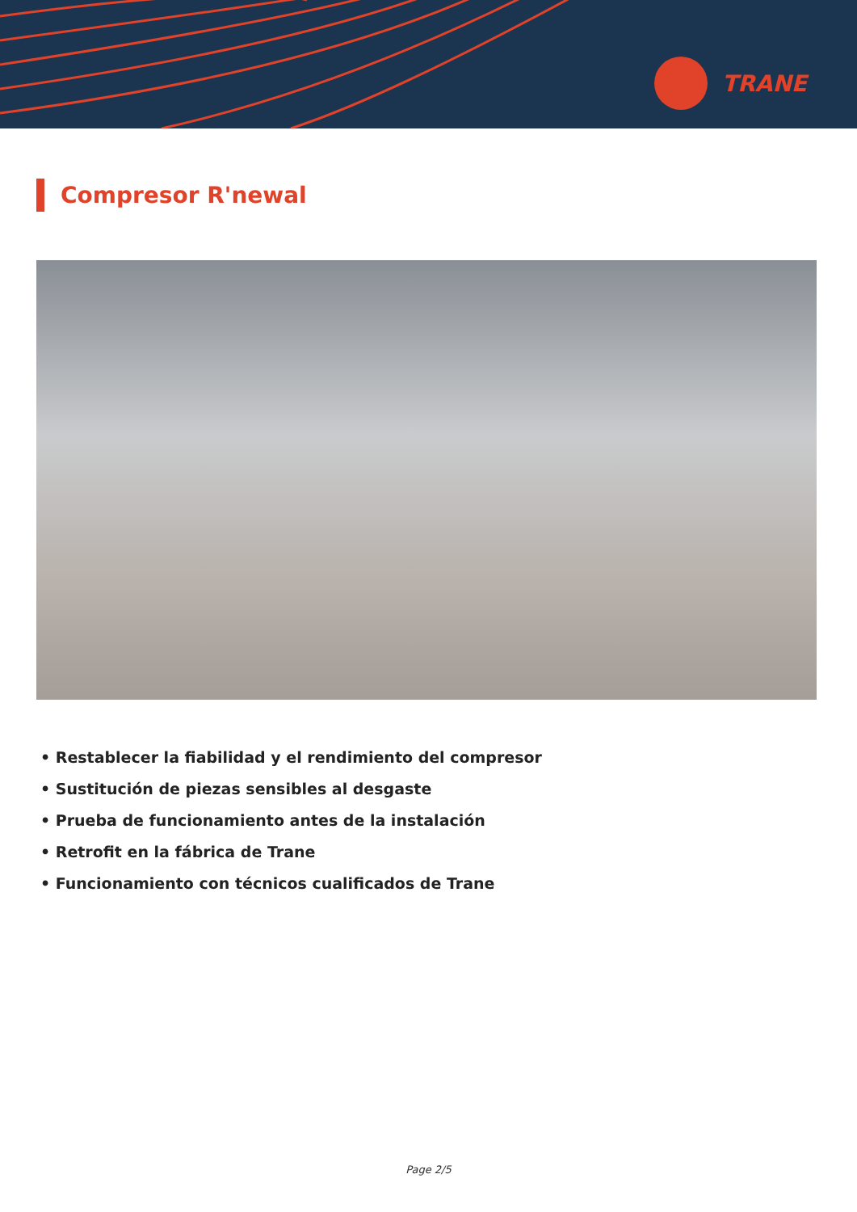TRANE
Compresor R'newal
• Restablecer la fiabilidad y el rendimiento del compresor
• Sustitución de piezas sensibles al desgaste
• Prueba de funcionamiento antes de la instalación
• Retrofit en la fábrica de Trane
• Funcionamiento con técnicos cualificados de Trane
Page 2/5